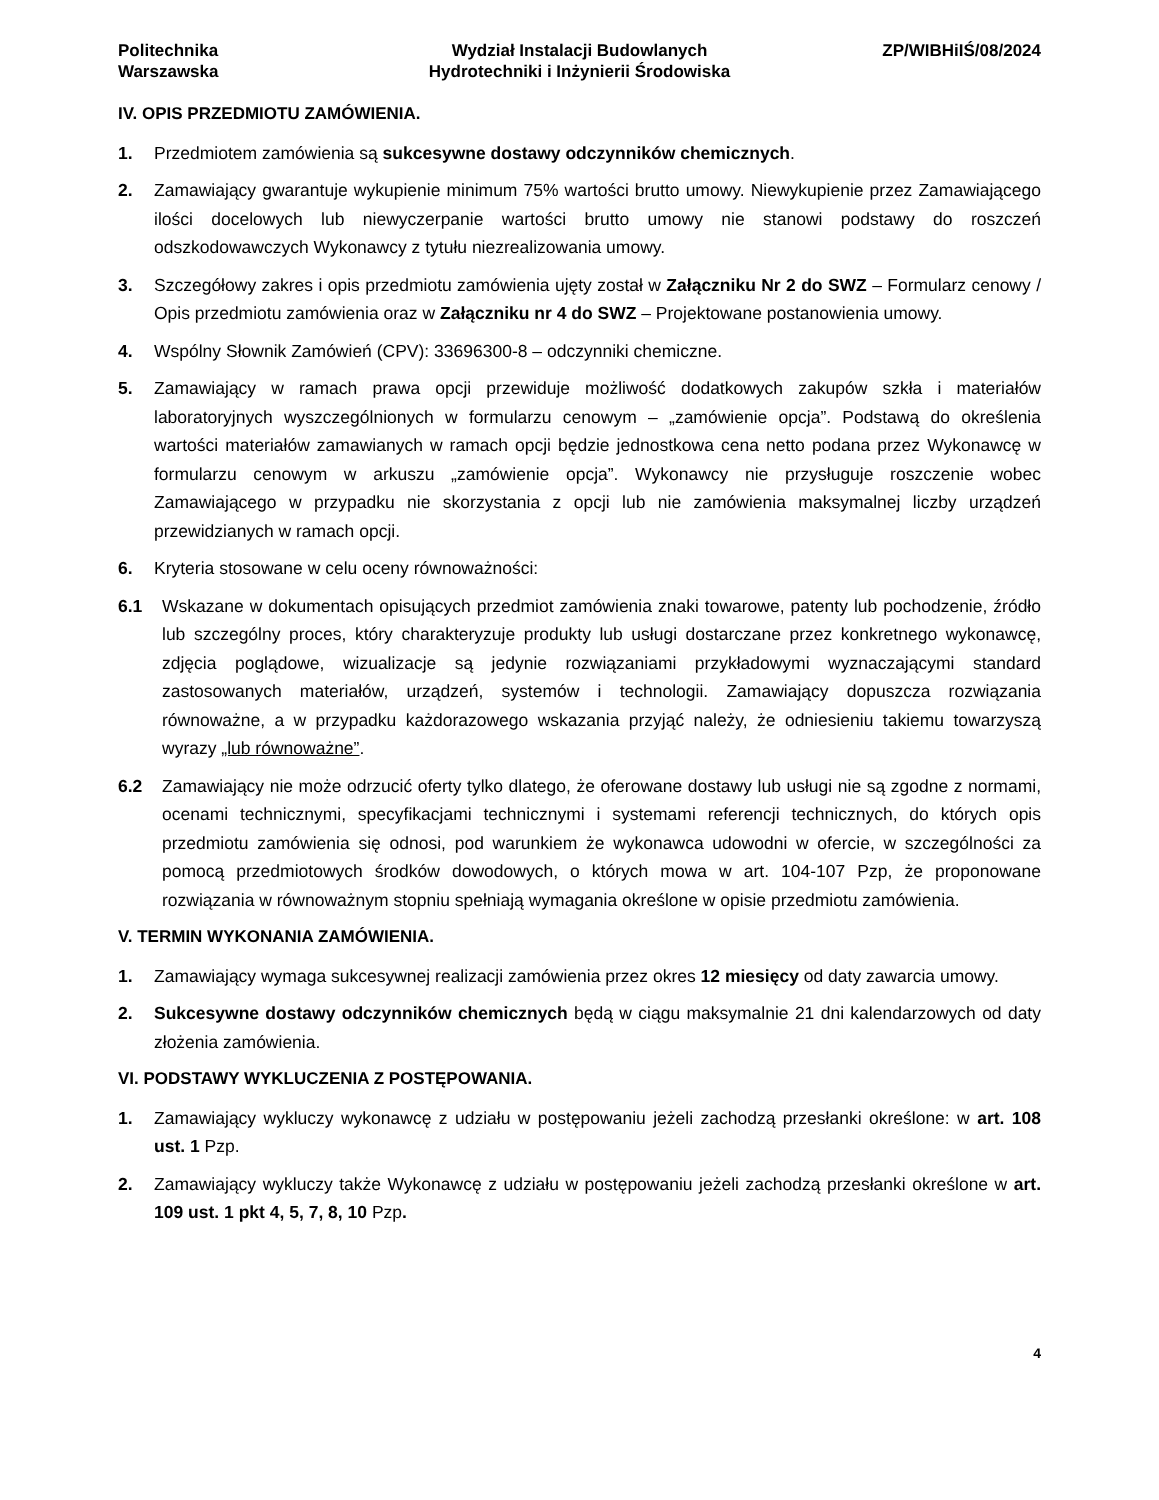Politechnika
Warszawska
Wydział Instalacji Budowlanych
Hydrotechniki i Inżynierii Środowiska
ZP/WIBHiIŚ/08/2024
IV. OPIS PRZEDMIOTU ZAMÓWIENIA.
1. Przedmiotem zamówienia są sukcesywne dostawy odczynników chemicznych.
2. Zamawiający gwarantuje wykupienie minimum 75% wartości brutto umowy. Niewykupienie przez Zamawiającego ilości docelowych lub niewyczerpanie wartości brutto umowy nie stanowi podstawy do roszczeń odszkodowawczych Wykonawcy z tytułu niezrealizowania umowy.
3. Szczegółowy zakres i opis przedmiotu zamówienia ujęty został w Załączniku Nr 2 do SWZ – Formularz cenowy / Opis przedmiotu zamówienia oraz w Załączniku nr 4 do SWZ – Projektowane postanowienia umowy.
4. Wspólny Słownik Zamówień (CPV): 33696300-8 – odczynniki chemiczne.
5. Zamawiający w ramach prawa opcji przewiduje możliwość dodatkowych zakupów szkła i materiałów laboratoryjnych wyszczególnionych w formularzu cenowym – „zamówienie opcja”. Podstawą do określenia wartości materiałów zamawianych w ramach opcji będzie jednostkowa cena netto podana przez Wykonawcę w formularzu cenowym w arkuszu „zamówienie opcja”. Wykonawcy nie przysługuje roszczenie wobec Zamawiającego w przypadku nie skorzystania z opcji lub nie zamówienia maksymalnej liczby urządzeń przewidzianych w ramach opcji.
6. Kryteria stosowane w celu oceny równoważności:
6.1 Wskazane w dokumentach opisujących przedmiot zamówienia znaki towarowe, patenty lub pochodzenie, źródło lub szczególny proces, który charakteryzuje produkty lub usługi dostarczane przez konkretnego wykonawcę, zdjęcia poglądowe, wizualizacje są jedynie rozwiązaniami przykładowymi wyznaczającymi standard zastosowanych materiałów, urządzeń, systemów i technologii. Zamawiający dopuszcza rozwiązania równoważne, a w przypadku każdorazowego wskazania przyjąć należy, że odniesieniu takiemu towarzyszą wyrazy „lub równoważne”.
6.2 Zamawiający nie może odrzucić oferty tylko dlatego, że oferowane dostawy lub usługi nie są zgodne z normami, ocenami technicznymi, specyfikacjami technicznymi i systemami referencji technicznych, do których opis przedmiotu zamówienia się odnosi, pod warunkiem że wykonawca udowodni w ofercie, w szczególności za pomocą przedmiotowych środków dowodowych, o których mowa w art. 104-107 Pzp, że proponowane rozwiązania w równoważnym stopniu spełniają wymagania określone w opisie przedmiotu zamówienia.
V. TERMIN WYKONANIA ZAMÓWIENIA.
1. Zamawiający wymaga sukcesywnej realizacji zamówienia przez okres 12 miesięcy od daty zawarcia umowy.
2. Sukcesywne dostawy odczynników chemicznych będą w ciągu maksymalnie 21 dni kalendarzowych od daty złożenia zamówienia.
VI. PODSTAWY WYKLUCZENIA Z POSTĘPOWANIA.
1. Zamawiający wykluczy wykonawcę z udziału w postępowaniu jeżeli zachodzą przesłanki określone: w art. 108 ust. 1 Pzp.
2. Zamawiający wykluczy także Wykonawcę z udziału w postępowaniu jeżeli zachodzą przesłanki określone w art. 109 ust. 1 pkt 4, 5, 7, 8, 10 Pzp.
4